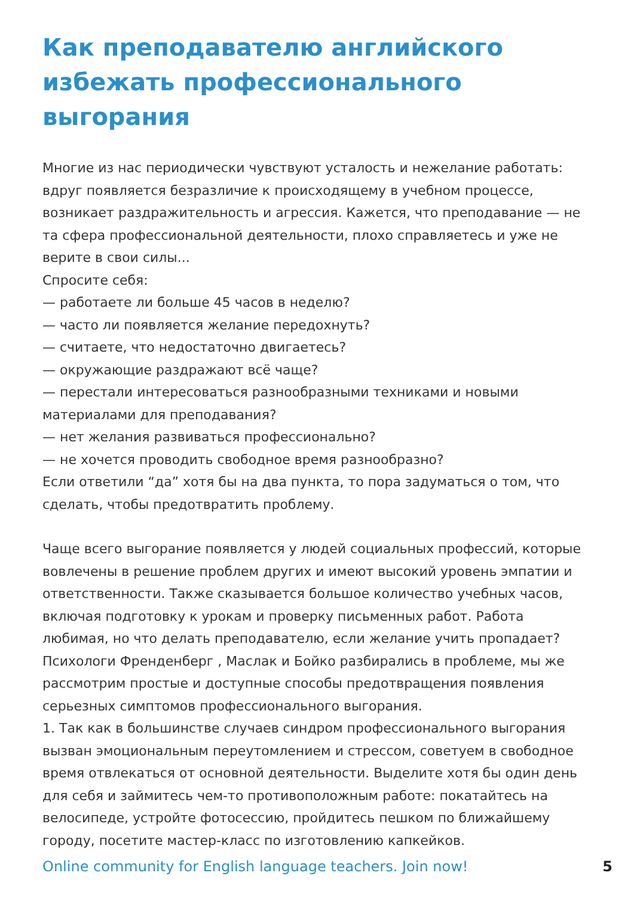Как преподавателю английского избежать профессионального выгорания
Многие из нас периодически чувствуют усталость и нежелание работать: вдруг появляется безразличие к происходящему в учебном процессе, возникает раздражительность и агрессия. Кажется, что преподавание — не та сфера профессиональной деятельности, плохо справляетесь и уже не верите в свои силы...
Спросите себя:
— работаете ли больше 45 часов в неделю?
— часто ли появляется желание передохнуть?
— считаете, что недостаточно двигаетесь?
— окружающие раздражают всё чаще?
— перестали интересоваться разнообразными техниками и новыми материалами для преподавания?
— нет желания развиваться профессионально?
— не хочется проводить свободное время разнообразно?
Если ответили “да” хотя бы на два пункта, то пора задуматься о том, что сделать, чтобы предотвратить проблему.
Чаще всего выгорание появляется у людей социальных профессий, которые вовлечены в решение проблем других и имеют высокий уровень эмпатии и ответственности. Также сказывается большое количество учебных часов, включая подготовку к урокам и проверку письменных работ. Работа любимая, но что делать преподавателю, если желание учить пропадает?
Психологи Френденберг , Маслак и Бойко разбирались в проблеме, мы же рассмотрим простые и доступные способы предотвращения появления серьезных симптомов профессионального выгорания.
1. Так как в большинстве случаев синдром профессионального выгорания вызван эмоциональным переутомлением и стрессом, советуем в свободное время отвлекаться от основной деятельности. Выделите хотя бы один день для себя и займитесь чем-то противоположным работе: покатайтесь на велосипеде, устройте фотосессию, пройдитесь пешком по ближайшему городу, посетите мастер-класс по изготовлению капкейков.
Online community for English language teachers. Join now! 5